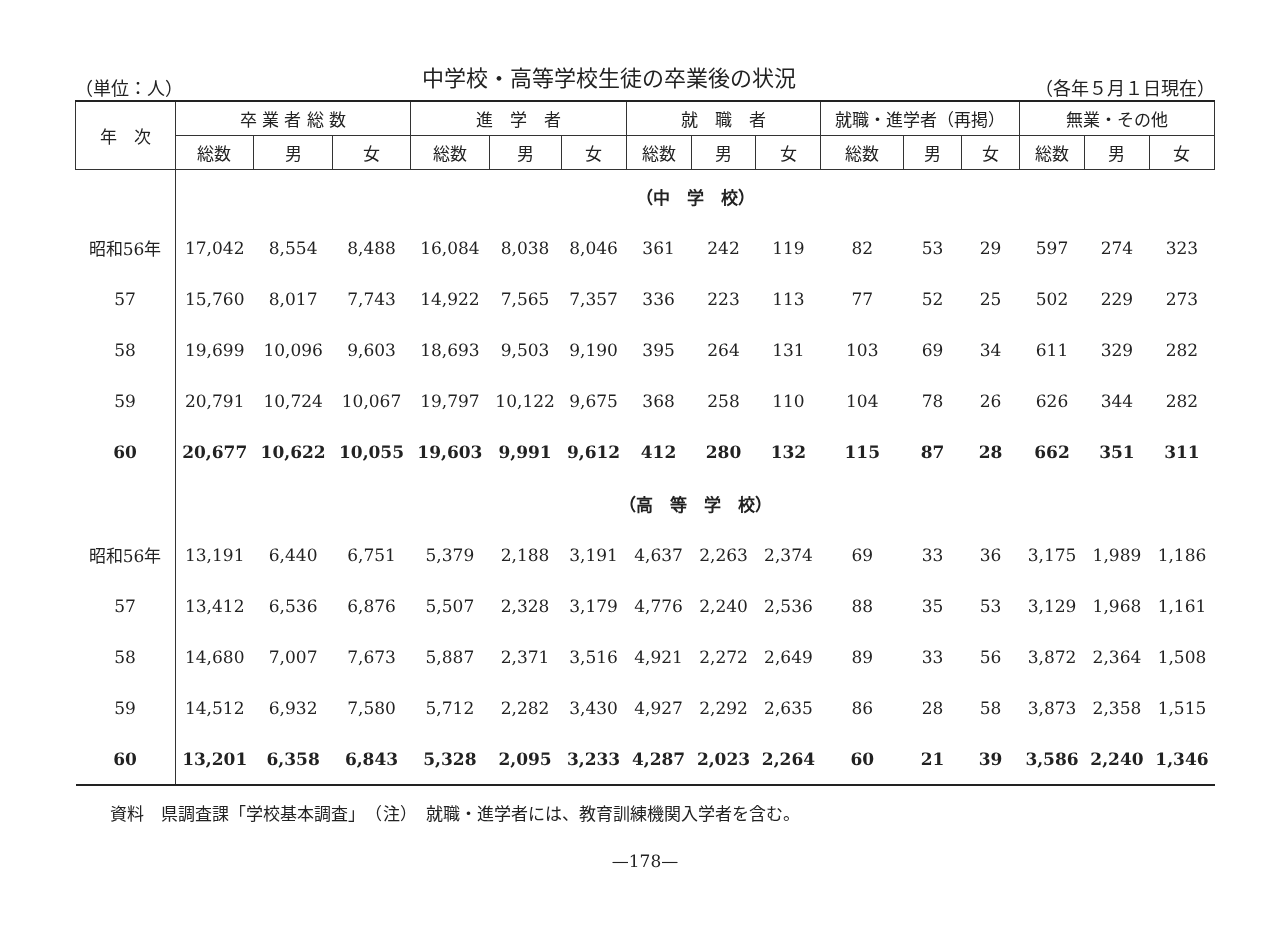（単位：人）
中学校・高等学校生徒の卒業後の状況
（各年５月１日現在）
| 年 次 | 卒 業 者 総 数 | | | 進 学 者 | | | 就 職 者 | | | 就職・進学者（再掲） | | | 無業・その他 | | |
| --- | --- | --- | --- | --- | --- | --- | --- | --- | --- | --- | --- | --- | --- | --- | --- |
| | 総数 | 男 | 女 | 総数 | 男 | 女 | 総数 | 男 | 女 | 総数 | 男 | 女 | 総数 | 男 | 女 |
| | （中 学 校） | | | | | | | | | | | | | | |
| 昭和56年 | 17,042 | 8,554 | 8,488 | 16,084 | 8,038 | 8,046 | 361 | 242 | 119 | 82 | 53 | 29 | 597 | 274 | 323 |
| 57 | 15,760 | 8,017 | 7,743 | 14,922 | 7,565 | 7,357 | 336 | 223 | 113 | 77 | 52 | 25 | 502 | 229 | 273 |
| 58 | 19,699 | 10,096 | 9,603 | 18,693 | 9,503 | 9,190 | 395 | 264 | 131 | 103 | 69 | 34 | 611 | 329 | 282 |
| 59 | 20,791 | 10,724 | 10,067 | 19,797 | 10,122 | 9,675 | 368 | 258 | 110 | 104 | 78 | 26 | 626 | 344 | 282 |
| 60 | 20,677 | 10,622 | 10,055 | 19,603 | 9,991 | 9,612 | 412 | 280 | 132 | 115 | 87 | 28 | 662 | 351 | 311 |
| | （高 等 学 校） | | | | | | | | | | | | | | |
| 昭和56年 | 13,191 | 6,440 | 6,751 | 5,379 | 2,188 | 3,191 | 4,637 | 2,263 | 2,374 | 69 | 33 | 36 | 3,175 | 1,989 | 1,186 |
| 57 | 13,412 | 6,536 | 6,876 | 5,507 | 2,328 | 3,179 | 4,776 | 2,240 | 2,536 | 88 | 35 | 53 | 3,129 | 1,968 | 1,161 |
| 58 | 14,680 | 7,007 | 7,673 | 5,887 | 2,371 | 3,516 | 4,921 | 2,272 | 2,649 | 89 | 33 | 56 | 3,872 | 2,364 | 1,508 |
| 59 | 14,512 | 6,932 | 7,580 | 5,712 | 2,282 | 3,430 | 4,927 | 2,292 | 2,635 | 86 | 28 | 58 | 3,873 | 2,358 | 1,515 |
| 60 | 13,201 | 6,358 | 6,843 | 5,328 | 2,095 | 3,233 | 4,287 | 2,023 | 2,264 | 60 | 21 | 39 | 3,586 | 2,240 | 1,346 |
資料　県調査課「学校基本調査」　（注）　就職・進学者には、教育訓練機関入学者を含む。
—178—